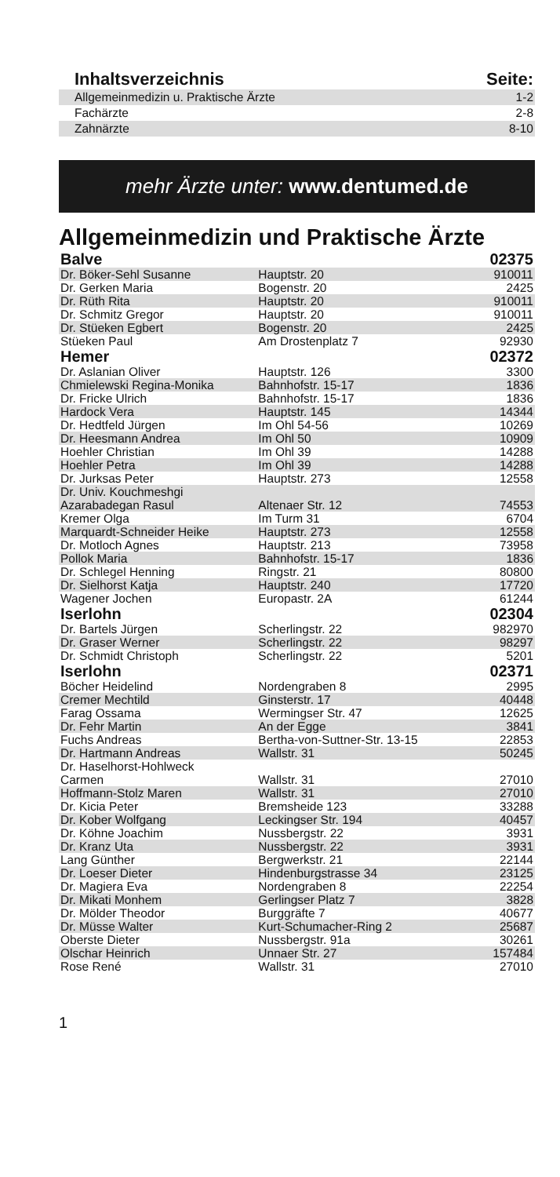| Inhaltsverzeichnis | Seite: |
| --- | --- |
| Allgemeinmedizin u. Praktische Ärzte | 1-2 |
| Fachärzte | 2-8 |
| Zahnärzte | 8-10 |
mehr Ärzte unter: www.dentumed.de
Allgemeinmedizin und Praktische Ärzte
| Balve | | 02375 |
| Dr. Böker-Sehl Susanne | Hauptstr. 20 | 910011 |
| Dr. Gerken Maria | Bogenstr. 20 | 2425 |
| Dr. Rüth Rita | Hauptstr. 20 | 910011 |
| Dr. Schmitz Gregor | Hauptstr. 20 | 910011 |
| Dr. Stüeken Egbert | Bogenstr. 20 | 2425 |
| Stüeken Paul | Am Drostenplatz 7 | 92930 |
| Hemer | | 02372 |
| Dr. Aslanian Oliver | Hauptstr. 126 | 3300 |
| Chmielewski Regina-Monika | Bahnhofstr. 15-17 | 1836 |
| Dr. Fricke Ulrich | Bahnhofstr. 15-17 | 1836 |
| Hardock Vera | Hauptstr. 145 | 14344 |
| Dr. Hedtfeld Jürgen | Im Ohl 54-56 | 10269 |
| Dr. Heesmann Andrea | Im Ohl 50 | 10909 |
| Hoehler Christian | Im Ohl 39 | 14288 |
| Hoehler Petra | Im Ohl 39 | 14288 |
| Dr. Jurksas Peter | Hauptstr. 273 | 12558 |
| Dr. Univ. Kouchmeshgi Azarabadegan Rasul | Altenaer Str. 12 | 74553 |
| Kremer Olga | Im Turm 31 | 6704 |
| Marquardt-Schneider Heike | Hauptstr. 273 | 12558 |
| Dr. Motloch Agnes | Hauptstr. 213 | 73958 |
| Pollok Maria | Bahnhofstr. 15-17 | 1836 |
| Dr. Schlegel Henning | Ringstr. 21 | 80800 |
| Dr. Sielhorst Katja | Hauptstr. 240 | 17720 |
| Wagener Jochen | Europastr. 2A | 61244 |
| Iserlohn | | 02304 |
| Dr. Bartels Jürgen | Scherlingstr. 22 | 982970 |
| Dr. Graser Werner | Scherlingstr. 22 | 98297 |
| Dr. Schmidt Christoph | Scherlingstr. 22 | 5201 |
| Iserlohn | | 02371 |
| Böcher Heidelind | Nordengraben 8 | 2995 |
| Cremer Mechtild | Ginsterstr. 17 | 40448 |
| Farag Ossama | Wermingser Str. 47 | 12625 |
| Dr. Fehr Martin | An der Egge | 3841 |
| Fuchs Andreas | Bertha-von-Suttner-Str. 13-15 | 22853 |
| Dr. Hartmann Andreas | Wallstr. 31 | 50245 |
| Dr. Haselhorst-Hohlweck Carmen | Wallstr. 31 | 27010 |
| Hoffmann-Stolz Maren | Wallstr. 31 | 27010 |
| Dr. Kicia Peter | Bremsheide 123 | 33288 |
| Dr. Kober Wolfgang | Leckingser Str. 194 | 40457 |
| Dr. Köhne Joachim | Nussbergstr. 22 | 3931 |
| Dr. Kranz Uta | Nussbergstr. 22 | 3931 |
| Lang Günther | Bergwerkstr. 21 | 22144 |
| Dr. Loeser Dieter | Hindenburgstrasse 34 | 23125 |
| Dr. Magiera Eva | Nordengraben 8 | 22254 |
| Dr. Mikati Monhem | Gerlingser Platz 7 | 3828 |
| Dr. Mölder Theodor | Burggräfte 7 | 40677 |
| Dr. Müsse Walter | Kurt-Schumacher-Ring 2 | 25687 |
| Oberste Dieter | Nussbergstr. 91a | 30261 |
| Olschar Heinrich | Unnaer Str. 27 | 157484 |
| Rose René | Wallstr. 31 | 27010 |
1